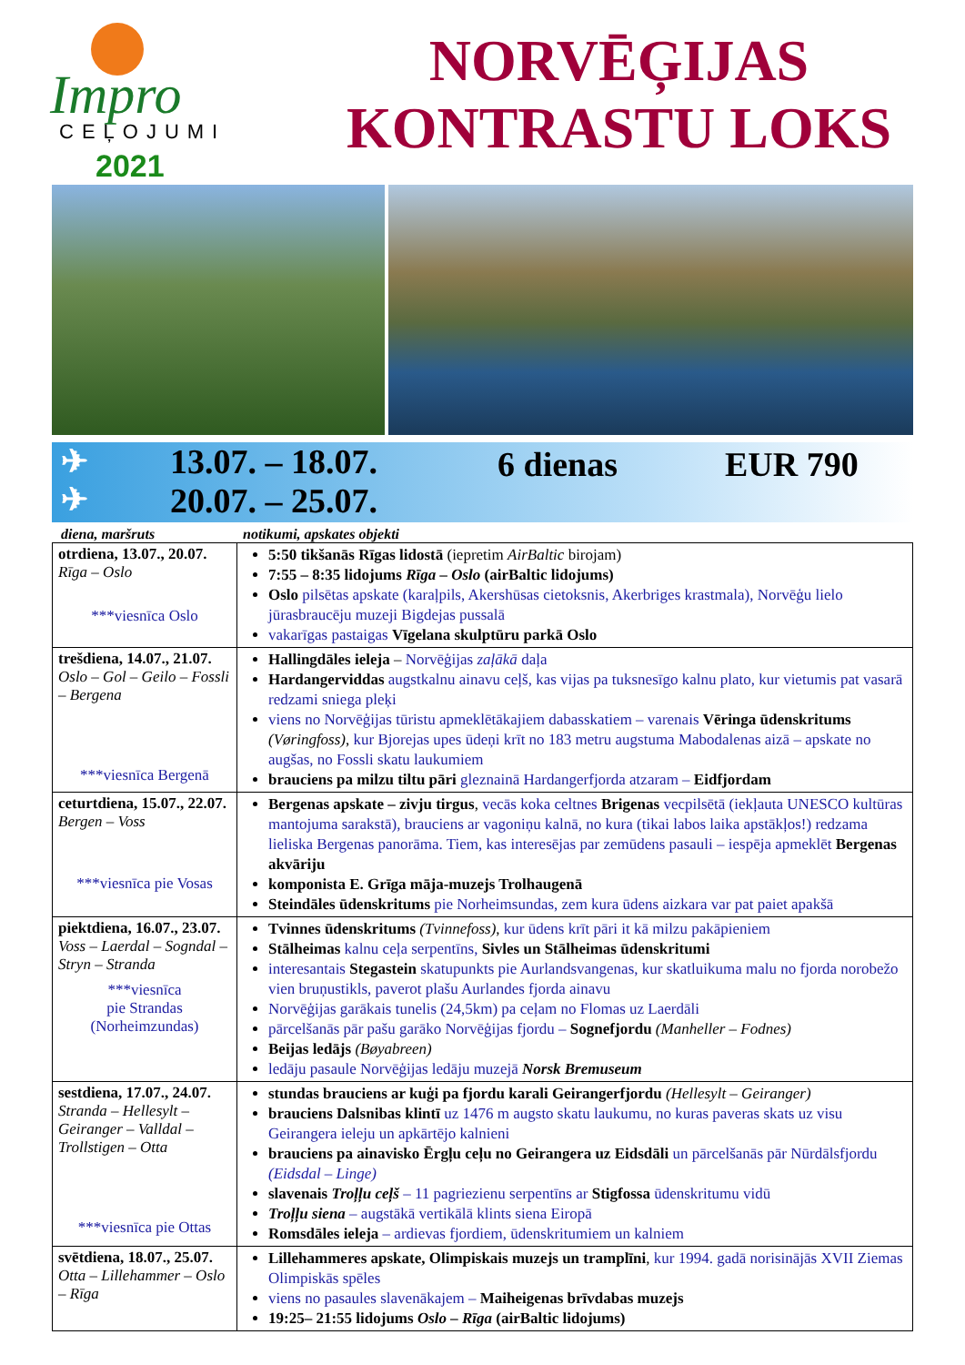Impro
CEĻOJUMI
2021
NORVĒĢIJAS
KONTRASTU LOKS
✈
✈
13.07. – 18.07.
20.07. – 25.07.
6 dienas EUR 790
diena, maršruts notikumi, apskates objekti
| otrdiena, 13.07., 20.07. Rīga – Oslo ***viesnīca Oslo | 5:50 tikšanās Rīgas lidostā (iepretim AirBaltic birojam) 7:55 – 8:35 lidojums Rīga – Oslo (airBaltic lidojums) Oslo pilsētas apskate (karaļpils, Akershūsas cietoksnis, Akerbriges krastmala), Norvēģu lielo jūrasbraucēju muzeji Bigdejas pussalā vakarīgas pastaigas Vīgelana skulptūru parkā Oslo |
| trešdiena, 14.07., 21.07. Oslo – Gol – Geilo – Fossli – Bergena ***viesnīca Bergenā | Hallingdāles ieleja – Norvēģijas zaļākā daļa Hardangerviddas augstkalnu ainavu ceļš, kas vijas pa tuksnesīgo kalnu plato, kur vietumis pat vasarā redzami sniega pleķi viens no Norvēģijas tūristu apmeklētākajiem dabasskatiem – varenais Vēringa ūdenskritums (Vøringfoss) , kur Bjorejas upes ūdeņi krīt no 183 metru augstuma Mabodalenas aizā – apskate no augšas, no Fossli skatu laukumiem brauciens pa milzu tiltu pāri gleznainā Hardangerfjorda atzaram – Eidfjordam |
| ceturtdiena, 15.07., 22.07. Bergen – Voss ***viesnīca pie Vosas | Bergenas apskate – zivju tirgus , vecās koka celtnes Brigenas vecpilsētā (iekļauta UNESCO kultūras mantojuma sarakstā), brauciens ar vagoniņu kalnā, no kura (tikai labos laika apstākļos!) redzama lieliska Bergenas panorāma. Tiem, kas interesējas par zemūdens pasauli – iespēja apmeklēt Bergenas akvāriju komponista E. Grīga māja-muzejs Trolhaugenā Steindāles ūdenskritums pie Norheimsundas, zem kura ūdens aizkara var pat paiet apakšā |
| piektdiena, 16.07., 23.07. Voss – Laerdal – Sogndal – Stryn – Stranda ***viesnīca pie Strandas (Norheimzundas) | Tvinnes ūdenskritums (Tvinnefoss) , kur ūdens krīt pāri it kā milzu pakāpieniem Stālheimas kalnu ceļa serpentīns, Sivles un Stālheimas ūdenskritumi interesantais Stegastein skatupunkts pie Aurlandsvangenas, kur skatluikuma malu no fjorda norobežo vien bruņustikls, paverot plašu Aurlandes fjorda ainavu Norvēģijas garākais tunelis (24,5km) pa ceļam no Flomas uz Laerdāli pārcelšanās pār pašu garāko Norvēģijas fjordu – Sognefjordu (Manheller – Fodnes) Beijas ledājs (Bøyabreen) ledāju pasaule Norvēģijas ledāju muzejā Norsk Bremuseum |
| sestdiena, 17.07., 24.07. Stranda – Hellesylt – Geiranger – Valldal – Trollstigen – Otta ***viesnīca pie Ottas | stundas brauciens ar kuģi pa fjordu karali Geirangerfjordu (Hellesylt – Geiranger) brauciens Dalsnibas klintī uz 1476 m augsto skatu laukumu, no kuras paveras skats uz visu Geirangera ieleju un apkārtējo kalnieni brauciens pa ainavisko Ērgļu ceļu no Geirangera uz Eidsdāli un pārcelšanās pār Nūrdālsfjordu (Eidsdal – Linge) slavenais Troļļu ceļš – 11 pagriezienu serpentīns ar Stigfossa ūdenskritumu vidū Troļļu siena – augstākā vertikālā klints siena Eiropā Romsdāles ieleja – ardievas fjordiem, ūdenskritumiem un kalniem |
| svētdiena, 18.07., 25.07. Otta – Lillehammer – Oslo – Rīga | Lillehammeres apskate, Olimpiskais muzejs un tramplīni , kur 1994. gadā norisinājās XVII Ziemas Olimpiskās spēles viens no pasaules slavenākajem – Maiheigenas brīvdabas muzejs 19:25– 21:55 lidojums Oslo – Rīga (airBaltic lidojums) |